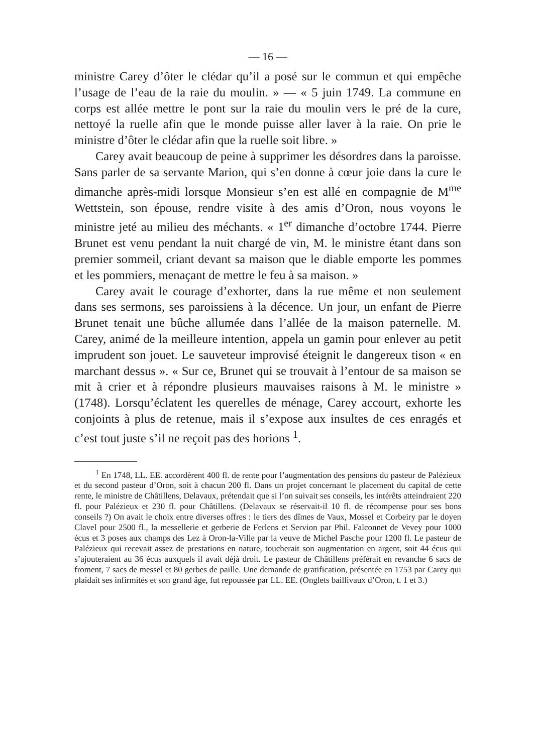— 16 —
ministre Carey d’ôter le clédar qu’il a posé sur le commun et qui empêche l’usage de l’eau de la raie du moulin. » — « 5 juin 1749. La commune en corps est allée mettre le pont sur la raie du moulin vers le pré de la cure, nettoyé la ruelle afin que le monde puisse aller laver à la raie. On prie le ministre d’ôter le clédar afin que la ruelle soit libre. »
Carey avait beaucoup de peine à supprimer les désordres dans la paroisse. Sans parler de sa servante Marion, qui s’en donne à cœur joie dans la cure le dimanche après-midi lorsque Monsieur s’en est allé en compagnie de M<sup>me</sup> Wettstein, son épouse, rendre visite à des amis d’Oron, nous voyons le ministre jeté au milieu des méchants. « 1<sup>er</sup> dimanche d’octobre 1744. Pierre Brunet est venu pendant la nuit chargé de vin, M. le ministre étant dans son premier sommeil, criant devant sa maison que le diable emporte les pommes et les pommiers, menaçant de mettre le feu à sa maison. »
Carey avait le courage d’exhorter, dans la rue même et non seulement dans ses sermons, ses paroissiens à la décence. Un jour, un enfant de Pierre Brunet tenait une bûche allumée dans l’allée de la maison paternelle. M. Carey, animé de la meilleure intention, appela un gamin pour enlever au petit imprudent son jouet. Le sauveteur improvisé éteignit le dangereux tison « en marchant dessus ». « Sur ce, Brunet qui se trouvait à l’entour de sa maison se mit à crier et à répondre plusieurs mauvaises raisons à M. le ministre » (1748). Lorsqu’éclatent les querelles de ménage, Carey accourt, exhorte les conjoints à plus de retenue, mais il s’expose aux insultes de ces enragés et c’est tout juste s’il ne reçoit pas des horions <sup>1</sup>.
<sup>1</sup> En 1748, LL. EE. accordèrent 400 fl. de rente pour l’augmentation des pensions du pasteur de Palézieux et du second pasteur d’Oron, soit à chacun 200 fl. Dans un projet concernant le placement du capital de cette rente, le ministre de Châtillens, Delavaux, prétendait que si l’on suivait ses conseils, les intérêts atteindraient 220 fl. pour Palézieux et 230 fl. pour Châtillens. (Delavaux se réservait-il 10 fl. de récompense pour ses bons conseils ?) On avait le choix entre diverses offres : le tiers des dîmes de Vaux, Mossel et Corbeiry par le doyen Clavel pour 2500 fl., la messellerie et gerberie de Ferlens et Servion par Phil. Falconnet de Vevey pour 1000 écus et 3 poses aux champs des Lez à Oron-la-Ville par la veuve de Michel Pasche pour 1200 fl. Le pasteur de Palézieux qui recevait assez de prestations en nature, toucherait son augmentation en argent, soit 44 écus qui s’ajouteraient au 36 écus auxquels il avait déjà droit. Le pasteur de Châtillens préférait en revanche 6 sacs de froment, 7 sacs de messel et 80 gerbes de paille. Une demande de gratification, présentée en 1753 par Carey qui plaidait ses infirmités et son grand âge, fut repoussée par LL. EE. (Onglets baillivaux d’Oron, t. 1 et 3.)